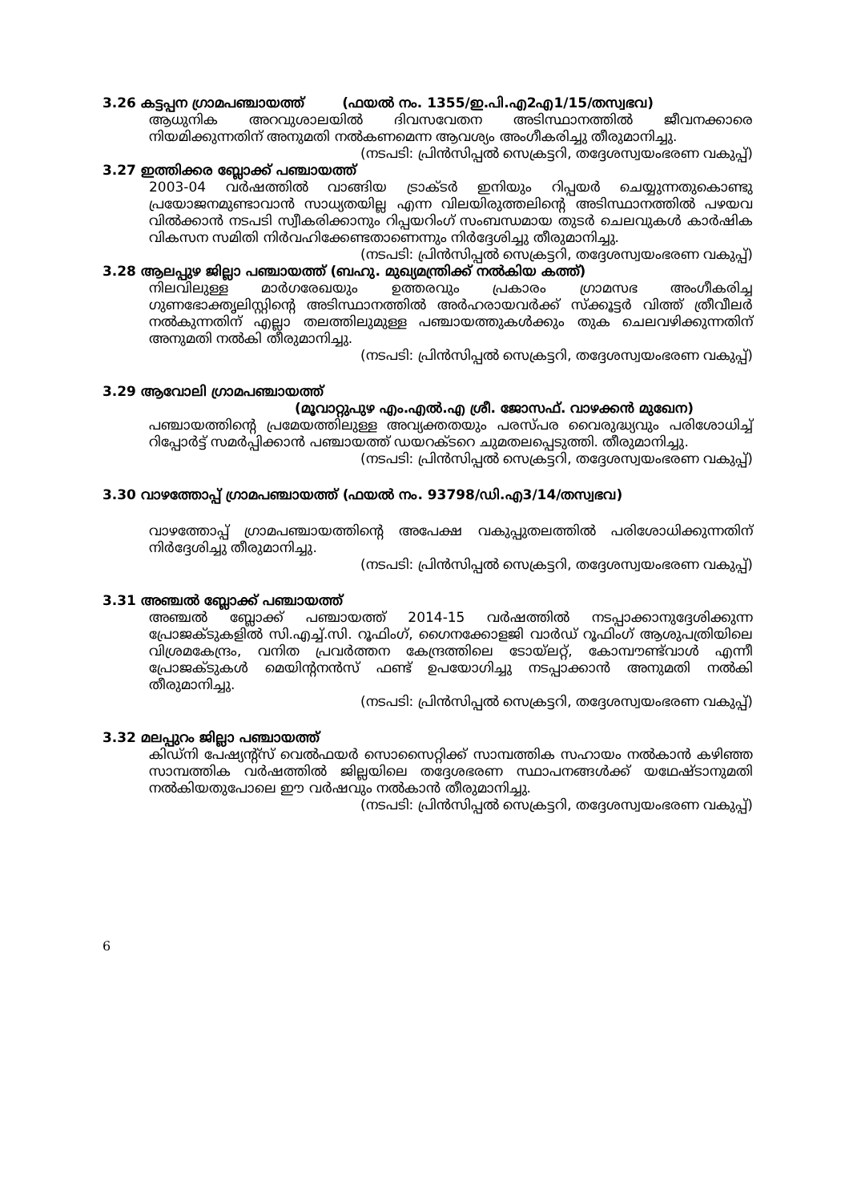3.26 കട്ടപ്പന ഗ്രാമപഞ്ചായത്ത് (ഫയൽ നം. 1355/ഇ.പി.എ2എ1/15/തസ്വഭവ)
ആധുനിക അറവുശാലയിൽ ദിവസവേതന അടിസ്ഥാനത്തിൽ ജീവനക്കാരെ നിയമിക്കുന്നതിന് അനുമതി നൽകണമെന്ന ആവശ്യം അംഗീകരിച്ചു തീരുമാനിച്ചു.
(നടപടി: പ്രിൻസിപ്പൽ സെക്രട്ടറി, തദ്ദേശസ്വയംഭരണ വകുപ്പ്)
3.27 ഇത്തിക്കര ബ്ലോക്ക് പഞ്ചായത്ത്
2003-04 വർഷത്തിൽ വാങ്ങിയ ട്രാക്ടർ ഇനിയും റിപ്പയർ ചെയ്യുന്നതുകൊണ്ടു പ്രയോജനമുണ്ടാവാൻ സാധ്യതയില്ല എന്ന വിലയിരുത്തലിന്റെ അടിസ്ഥാനത്തിൽ പഴയവ വിൽക്കാൻ നടപടി സ്വീകരിക്കാനും റിപ്പയറിംഗ് സംബന്ധമായ തുടർ ചെലവുകൾ കാർഷിക വികസന സമിതി നിർവഹിക്കേണ്ടതാണെന്നും നിർദ്ദേശിച്ചു തീരുമാനിച്ചു.
(നടപടി: പ്രിൻസിപ്പൽ സെക്രട്ടറി, തദ്ദേശസ്വയംഭരണ വകുപ്പ്)
3.28 ആലപ്പുഴ ജില്ലാ പഞ്ചായത്ത് (ബഹു. മുഖ്യമന്ത്രിക്ക് നൽകിയ കത്ത്)
നിലവിലുള്ള മാർഗരേഖയും ഉത്തരവും പ്രകാരം ഗ്രാമസഭ അംഗീകരിച്ച ഗുണഭോക്തൃലിസ്റ്റിന്റെ അടിസ്ഥാനത്തിൽ അർഹരായവർക്ക് സ്ക്കൂട്ടർ വിത്ത് ത്രീവീലർ നൽകുന്നതിന് എല്ലാ തലത്തിലുമുള്ള പഞ്ചായത്തുകൾക്കും തുക ചെലവഴിക്കുന്നതിന് അനുമതി നൽകി തീരുമാനിച്ചു.
(നടപടി: പ്രിൻസിപ്പൽ സെക്രട്ടറി, തദ്ദേശസ്വയംഭരണ വകുപ്പ്)
3.29 ആവോലി ഗ്രാമപഞ്ചായത്ത്
(മൂവാറ്റുപുഴ എം.എൽ.എ ശ്രീ. ജോസഫ്. വാഴക്കൻ മുഖേന)
പഞ്ചായത്തിന്റെ പ്രമേയത്തിലുള്ള അവ്യക്തതയും പരസ്പര വൈരുദ്ധ്യവും പരിശോധിച്ച് റിപ്പോർട്ട് സമർപ്പിക്കാൻ പഞ്ചായത്ത് ഡയറക്ടറെ ചുമതലപ്പെടുത്തി. തീരുമാനിച്ചു.
(നടപടി: പ്രിൻസിപ്പൽ സെക്രട്ടറി, തദ്ദേശസ്വയംഭരണ വകുപ്പ്)
3.30 വാഴത്തോപ്പ് ഗ്രാമപഞ്ചായത്ത് (ഫയൽ നം. 93798/ഡി.എ3/14/തസ്വഭവ)
വാഴത്തോപ്പ് ഗ്രാമപഞ്ചായത്തിന്റെ അപേക്ഷ വകുപ്പുതലത്തിൽ പരിശോധിക്കുന്നതിന് നിർദ്ദേശിച്ചു തീരുമാനിച്ചു.
(നടപടി: പ്രിൻസിപ്പൽ സെക്രട്ടറി, തദ്ദേശസ്വയംഭരണ വകുപ്പ്)
3.31 അഞ്ചൽ ബ്ലോക്ക് പഞ്ചായത്ത്
അഞ്ചൽ ബ്ലോക്ക് പഞ്ചായത്ത് 2014-15 വർഷത്തിൽ നടപ്പാക്കാനുദ്ദേശിക്കുന്ന പ്രോജക്ടുകളിൽ സി.എച്ച്.സി. റൂഫിംഗ്, ഗൈനക്കോളജി വാർഡ് റൂഫിംഗ് ആശുപത്രിയിലെ വിശ്രമകേന്ദ്രം, വനിത പ്രവർത്തന കേന്ദ്രത്തിലെ ടോയ്ലറ്റ്, കോമ്പൗണ്ട്‌വാൾ എന്നീ പ്രോജക്ടുകൾ മെയിന്റനൻസ് ഫണ്ട് ഉപയോഗിച്ചു നടപ്പാക്കാൻ അനുമതി നൽകി തീരുമാനിച്ചു.
(നടപടി: പ്രിൻസിപ്പൽ സെക്രട്ടറി, തദ്ദേശസ്വയംഭരണ വകുപ്പ്)
3.32 മലപ്പുറം ജില്ലാ പഞ്ചായത്ത്
കിഡ്നി പേഷ്യന്റ്സ് വെൽഫയർ സൊസൈറ്റിക്ക് സാമ്പത്തിക സഹായം നൽകാൻ കഴിഞ്ഞ സാമ്പത്തിക വർഷത്തിൽ ജില്ലയിലെ തദ്ദേശഭരണ സ്ഥാപനങ്ങൾക്ക് യഥേഷ്ടാനുമതി നൽകിയതുപോലെ ഈ വർഷവും നൽകാൻ തീരുമാനിച്ചു.
(നടപടി: പ്രിൻസിപ്പൽ സെക്രട്ടറി, തദ്ദേശസ്വയംഭരണ വകുപ്പ്)
6